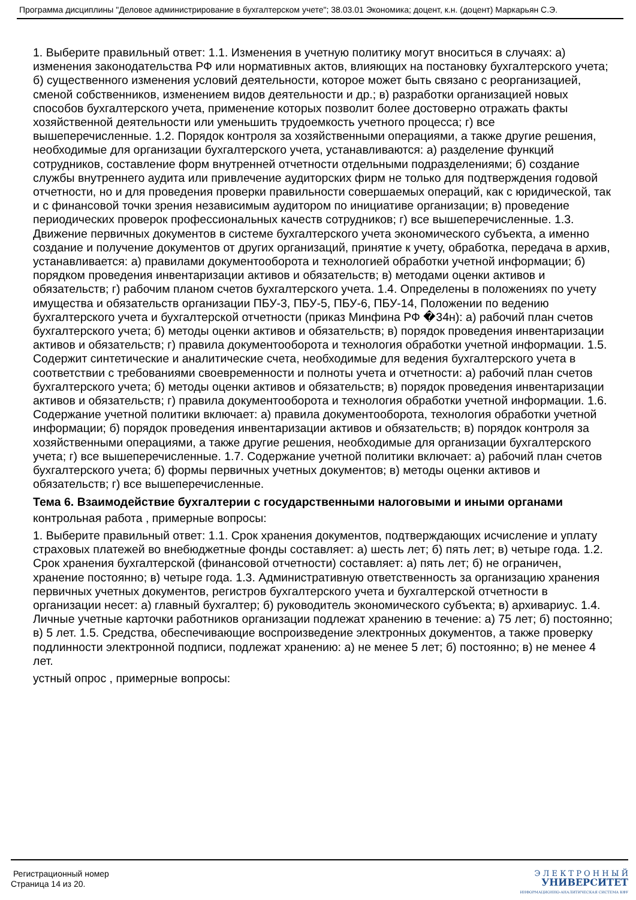Программа дисциплины "Деловое администрирование в бухгалтерском учете"; 38.03.01 Экономика; доцент, к.н. (доцент) Маркарьян С.Э.
1. Выберите правильный ответ: 1.1. Изменения в учетную политику могут вноситься в случаях: а) изменения законодательства РФ или нормативных актов, влияющих на постановку бухгалтерского учета; б) существенного изменения условий деятельности, которое может быть связано с реорганизацией, сменой собственников, изменением видов деятельности и др.; в) разработки организацией новых способов бухгалтерского учета, применение которых позволит более достоверно отражать факты хозяйственной деятельности или уменьшить трудоемкость учетного процесса; г) все вышеперечисленные. 1.2. Порядок контроля за хозяйственными операциями, а также другие решения, необходимые для организации бухгалтерского учета, устанавливаются: а) разделение функций сотрудников, составление форм внутренней отчетности отдельными подразделениями; б) создание службы внутреннего аудита или привлечение аудиторских фирм не только для подтверждения годовой отчетности, но и для проведения проверки правильности совершаемых операций, как с юридической, так и с финансовой точки зрения независимым аудитором по инициативе организации; в) проведение периодических проверок профессиональных качеств сотрудников; г) все вышеперечисленные. 1.3. Движение первичных документов в системе бухгалтерского учета экономического субъекта, а именно создание и получение документов от других организаций, принятие к учету, обработка, передача в архив, устанавливается: а) правилами документооборота и технологией обработки учетной информации; б) порядком проведения инвентаризации активов и обязательств; в) методами оценки активов и обязательств; г) рабочим планом счетов бухгалтерского учета. 1.4. Определены в положениях по учету имущества и обязательств организации ПБУ-3, ПБУ-5, ПБУ-6, ПБУ-14, Положении по ведению бухгалтерского учета и бухгалтерской отчетности (приказ Минфина РФ �34н): а) рабочий план счетов бухгалтерского учета; б) методы оценки активов и обязательств; в) порядок проведения инвентаризации активов и обязательств; г) правила документооборота и технология обработки учетной информации. 1.5. Содержит синтетические и аналитические счета, необходимые для ведения бухгалтерского учета в соответствии с требованиями своевременности и полноты учета и отчетности: а) рабочий план счетов бухгалтерского учета; б) методы оценки активов и обязательств; в) порядок проведения инвентаризации активов и обязательств; г) правила документооборота и технология обработки учетной информации. 1.6. Содержание учетной политики включает: а) правила документооборота, технология обработки учетной информации; б) порядок проведения инвентаризации активов и обязательств; в) порядок контроля за хозяйственными операциями, а также другие решения, необходимые для организации бухгалтерского учета; г) все вышеперечисленные. 1.7. Содержание учетной политики включает: а) рабочий план счетов бухгалтерского учета; б) формы первичных учетных документов; в) методы оценки активов и обязательств; г) все вышеперечисленные.
Тема 6. Взаимодействие бухгалтерии с государственными налоговыми и иными органами
контрольная работа , примерные вопросы:
1. Выберите правильный ответ: 1.1. Срок хранения документов, подтверждающих исчисление и уплату страховых платежей во внебюджетные фонды составляет: а) шесть лет; б) пять лет; в) четыре года. 1.2. Срок хранения бухгалтерской (финансовой отчетности) составляет: а) пять лет; б) не ограничен, хранение постоянно; в) четыре года. 1.3. Административную ответственность за организацию хранения первичных учетных документов, регистров бухгалтерского учета и бухгалтерской отчетности в организации несет: а) главный бухгалтер; б) руководитель экономического субъекта; в) архивариус. 1.4. Личные учетные карточки работников организации подлежат хранению в течение: а) 75 лет; б) постоянно; в) 5 лет. 1.5. Средства, обеспечивающие воспроизведение электронных документов, а также проверку подлинности электронной подписи, подлежат хранению: а) не менее 5 лет; б) постоянно; в) не менее 4 лет.
устный опрос , примерные вопросы:
Регистрационный номер
Страница 14 из 20.
Э Л Е К Т Р О Н Н Ы Й
УНИВЕРСИТЕТ
ИНФОРМАЦИОННО-АНАЛИТИЧЕСКАЯ СИСТЕМА КФУ